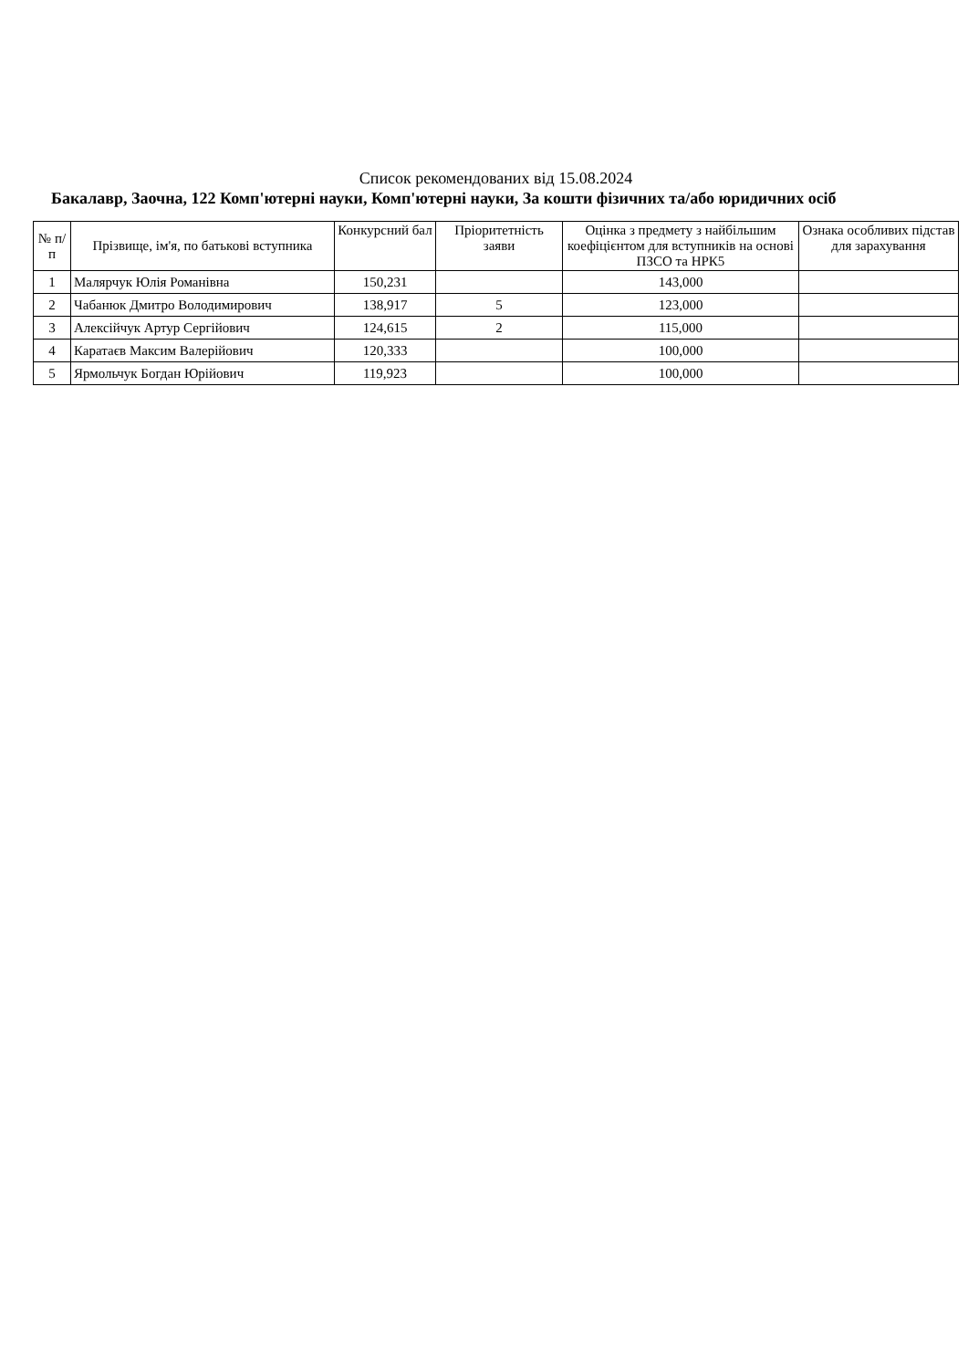Список рекомендованих від 15.08.2024
Бакалавр, Заочна, 122 Комп'ютерні науки, Комп'ютерні науки, За кошти фізичних та/або юридичних осіб
| № п/п | Прізвище, ім'я, по батькові вступника | Конкурсний бал | Пріоритетність заяви | Оцінка з предмету з найбільшим коефіцієнтом для вступників на основі ПЗСО та НРК5 | Ознака особливих підстав для зарахування |
| --- | --- | --- | --- | --- | --- |
| 1 | Малярчук Юлія Романівна | 150,231 | | 143,000 | |
| 2 | Чабанюк Дмитро Володимирович | 138,917 | 5 | 123,000 | |
| 3 | Алексійчук Артур Сергійович | 124,615 | 2 | 115,000 | |
| 4 | Каратаєв Максим Валерійович | 120,333 | | 100,000 | |
| 5 | Ярмольчук Богдан Юрійович | 119,923 | | 100,000 | |